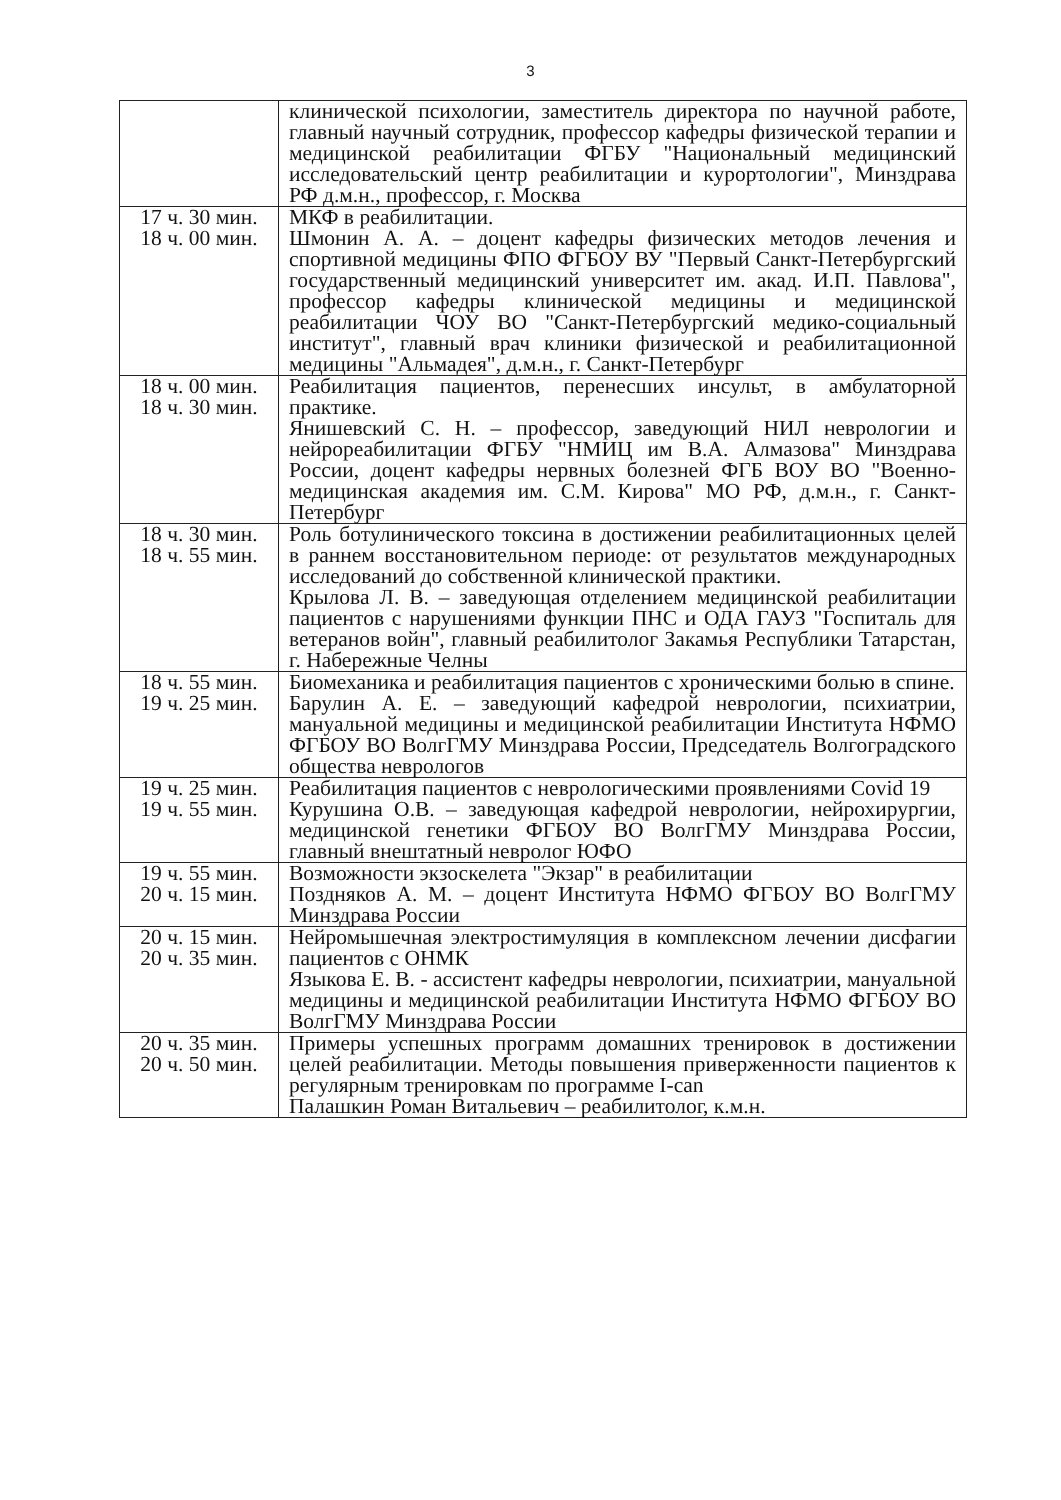3
| | клинической психологии, заместитель директора по научной работе, главный научный сотрудник, профессор кафедры физической терапии и медицинской реабилитации ФГБУ "Национальный медицинский исследовательский центр реабилитации и курортологии", Минздрава РФ д.м.н., профессор, г. Москва |
| 17 ч. 30 мин. 18 ч. 00 мин. | МКФ в реабилитации. Шмонин А. А. – доцент кафедры физических методов лечения и спортивной медицины ФПО ФГБОУ ВУ "Первый Санкт-Петербургский государственный медицинский университет им. акад. И.П. Павлова", профессор кафедры клинической медицины и медицинской реабилитации ЧОУ ВО "Санкт-Петербургский медико-социальный институт", главный врач клиники физической и реабилитационной медицины "Альмадея", д.м.н., г. Санкт-Петербург |
| 18 ч. 00 мин. 18 ч. 30 мин. | Реабилитация пациентов, перенесших инсульт, в амбулаторной практике. Янишевский С. Н. – профессор, заведующий НИЛ неврологии и нейрореабилитации ФГБУ "НМИЦ им В.А. Алмазова" Минздрава России, доцент кафедры нервных болезней ФГБ ВОУ ВО "Военно-медицинская академия им. С.М. Кирова" МО РФ, д.м.н., г. Санкт-Петербург |
| 18 ч. 30 мин. 18 ч. 55 мин. | Роль ботулинического токсина в достижении реабилитационных целей в раннем восстановительном периоде: от результатов международных исследований до собственной клинической практики. Крылова Л. В. – заведующая отделением медицинской реабилитации пациентов с нарушениями функции ПНС и ОДА ГАУЗ "Госпиталь для ветеранов войн", главный реабилитолог Закамья Республики Татарстан, г. Набережные Челны |
| 18 ч. 55 мин. 19 ч. 25 мин. | Биомеханика и реабилитация пациентов с хроническими болью в спине. Барулин А. Е. – заведующий кафедрой неврологии, психиатрии, мануальной медицины и медицинской реабилитации Института НФМО ФГБОУ ВО ВолгГМУ Минздрава России, Председатель Волгоградского общества неврологов |
| 19 ч. 25 мин. 19 ч. 55 мин. | Реабилитация пациентов с неврологическими проявлениями Covid 19 Курушина О.В. – заведующая кафедрой неврологии, нейрохирургии, медицинской генетики ФГБОУ ВО ВолгГМУ Минздрава России, главный внештатный невролог ЮФО |
| 19 ч. 55 мин. 20 ч. 15 мин. | Возможности экзоскелета "Экзар" в реабилитации Поздняков А. М. – доцент Института НФМО ФГБОУ ВО ВолгГМУ Минздрава России |
| 20 ч. 15 мин. 20 ч. 35 мин. | Нейромышечная электростимуляция в комплексном лечении дисфагии пациентов с ОНМК Языкова Е. В. - ассистент кафедры неврологии, психиатрии, мануальной медицины и медицинской реабилитации Института НФМО ФГБОУ ВО ВолгГМУ Минздрава России |
| 20 ч. 35 мин. 20 ч. 50 мин. | Примеры успешных программ домашних тренировок в достижении целей реабилитации. Методы повышения приверженности пациентов к регулярным тренировкам по программе I-can Палашкин Роман Витальевич – реабилитолог, к.м.н. |